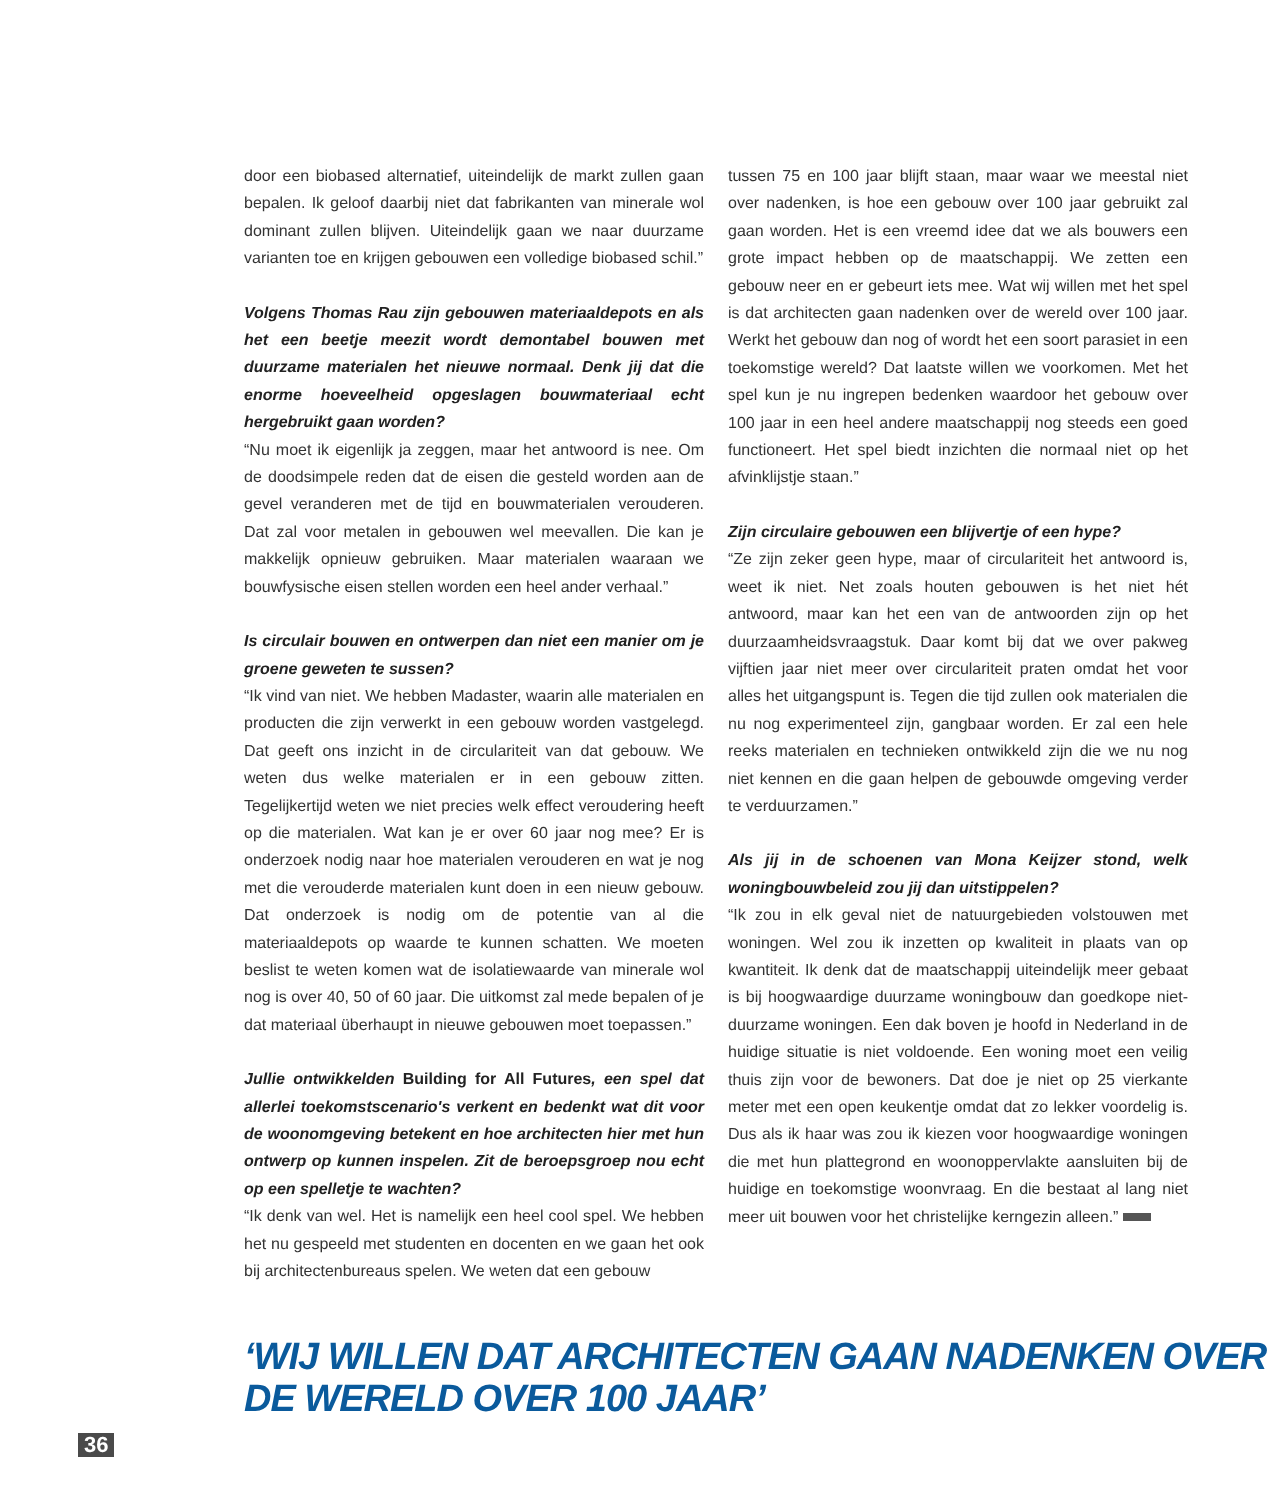door een biobased alternatief, uiteindelijk de markt zullen gaan bepalen. Ik geloof daarbij niet dat fabrikanten van minerale wol dominant zullen blijven. Uiteindelijk gaan we naar duurzame varianten toe en krijgen gebouwen een volledige biobased schil.”
Volgens Thomas Rau zijn gebouwen materiaaldepots en als het een beetje meezit wordt demontabel bouwen met duurzame materialen het nieuwe normaal. Denk jij dat die enorme hoeveelheid opgeslagen bouwmateriaal echt hergebruikt gaan worden?
“Nu moet ik eigenlijk ja zeggen, maar het antwoord is nee. Om de doodsimpele reden dat de eisen die gesteld worden aan de gevel veranderen met de tijd en bouwmaterialen verouderen. Dat zal voor metalen in gebouwen wel meevallen. Die kan je makkelijk opnieuw gebruiken. Maar materialen waaraan we bouwfysische eisen stellen worden een heel ander verhaal.”
Is circulair bouwen en ontwerpen dan niet een manier om je groene geweten te sussen?
“Ik vind van niet. We hebben Madaster, waarin alle materialen en producten die zijn verwerkt in een gebouw worden vastgelegd. Dat geeft ons inzicht in de circulariteit van dat gebouw. We weten dus welke materialen er in een gebouw zitten. Tegelijkertijd weten we niet precies welk effect veroudering heeft op die materialen. Wat kan je er over 60 jaar nog mee? Er is onderzoek nodig naar hoe materialen verouderen en wat je nog met die verouderde materialen kunt doen in een nieuw gebouw. Dat onderzoek is nodig om de potentie van al die materiaaldepots op waarde te kunnen schatten. We moeten beslist te weten komen wat de isolatiewaarde van minerale wol nog is over 40, 50 of 60 jaar. Die uitkomst zal mede bepalen of je dat materiaal überhaupt in nieuwe gebouwen moet toepassen.”
Jullie ontwikkelden Building for All Futures, een spel dat allerlei toekomstscenario's verkent en bedenkt wat dit voor de woonomgeving betekent en hoe architecten hier met hun ontwerp op kunnen inspelen. Zit de beroepsgroep nou echt op een spelletje te wachten?
“Ik denk van wel. Het is namelijk een heel cool spel. We hebben het nu gespeeld met studenten en docenten en we gaan het ook bij architectenbureaus spelen. We weten dat een gebouw
tussen 75 en 100 jaar blijft staan, maar waar we meestal niet over nadenken, is hoe een gebouw over 100 jaar gebruikt zal gaan worden. Het is een vreemd idee dat we als bouwers een grote impact hebben op de maatschappij. We zetten een gebouw neer en er gebeurt iets mee. Wat wij willen met het spel is dat architecten gaan nadenken over de wereld over 100 jaar. Werkt het gebouw dan nog of wordt het een soort parasiet in een toekomstige wereld? Dat laatste willen we voorkomen. Met het spel kun je nu ingrepen bedenken waardoor het gebouw over 100 jaar in een heel andere maatschappij nog steeds een goed functioneert. Het spel biedt inzichten die normaal niet op het afvinklijstje staan.”
Zijn circulaire gebouwen een blijvertje of een hype?
“Ze zijn zeker geen hype, maar of circulariteit het antwoord is, weet ik niet. Net zoals houten gebouwen is het niet hét antwoord, maar kan het een van de antwoorden zijn op het duurzaamheidsvraagstuk. Daar komt bij dat we over pakweg vijftien jaar niet meer over circulariteit praten omdat het voor alles het uitgangspunt is. Tegen die tijd zullen ook materialen die nu nog experimenteel zijn, gangbaar worden. Er zal een hele reeks materialen en technieken ontwikkeld zijn die we nu nog niet kennen en die gaan helpen de gebouwde omgeving verder te verduurzamen.”
Als jij in de schoenen van Mona Keijzer stond, welk woningbouwbeleid zou jij dan uitstippelen?
“Ik zou in elk geval niet de natuurgebieden volstouwen met woningen. Wel zou ik inzetten op kwaliteit in plaats van op kwantiteit. Ik denk dat de maatschappij uiteindelijk meer gebaat is bij hoogwaardige duurzame woningbouw dan goedkope niet-duurzame woningen. Een dak boven je hoofd in Nederland in de huidige situatie is niet voldoende. Een woning moet een veilig thuis zijn voor de bewoners. Dat doe je niet op 25 vierkante meter met een open keukentje omdat dat zo lekker voordelig is. Dus als ik haar was zou ik kiezen voor hoogwaardige woningen die met hun plattegrond en woonoppervlakte aansluiten bij de huidige en toekomstige woonvraag. En die bestaat al lang niet meer uit bouwen voor het christelijke kerngezin alleen.”
‘WIJ WILLEN DAT ARCHITECTEN GAAN NADENKEN OVER
DE WERELD OVER 100 JAAR’
36